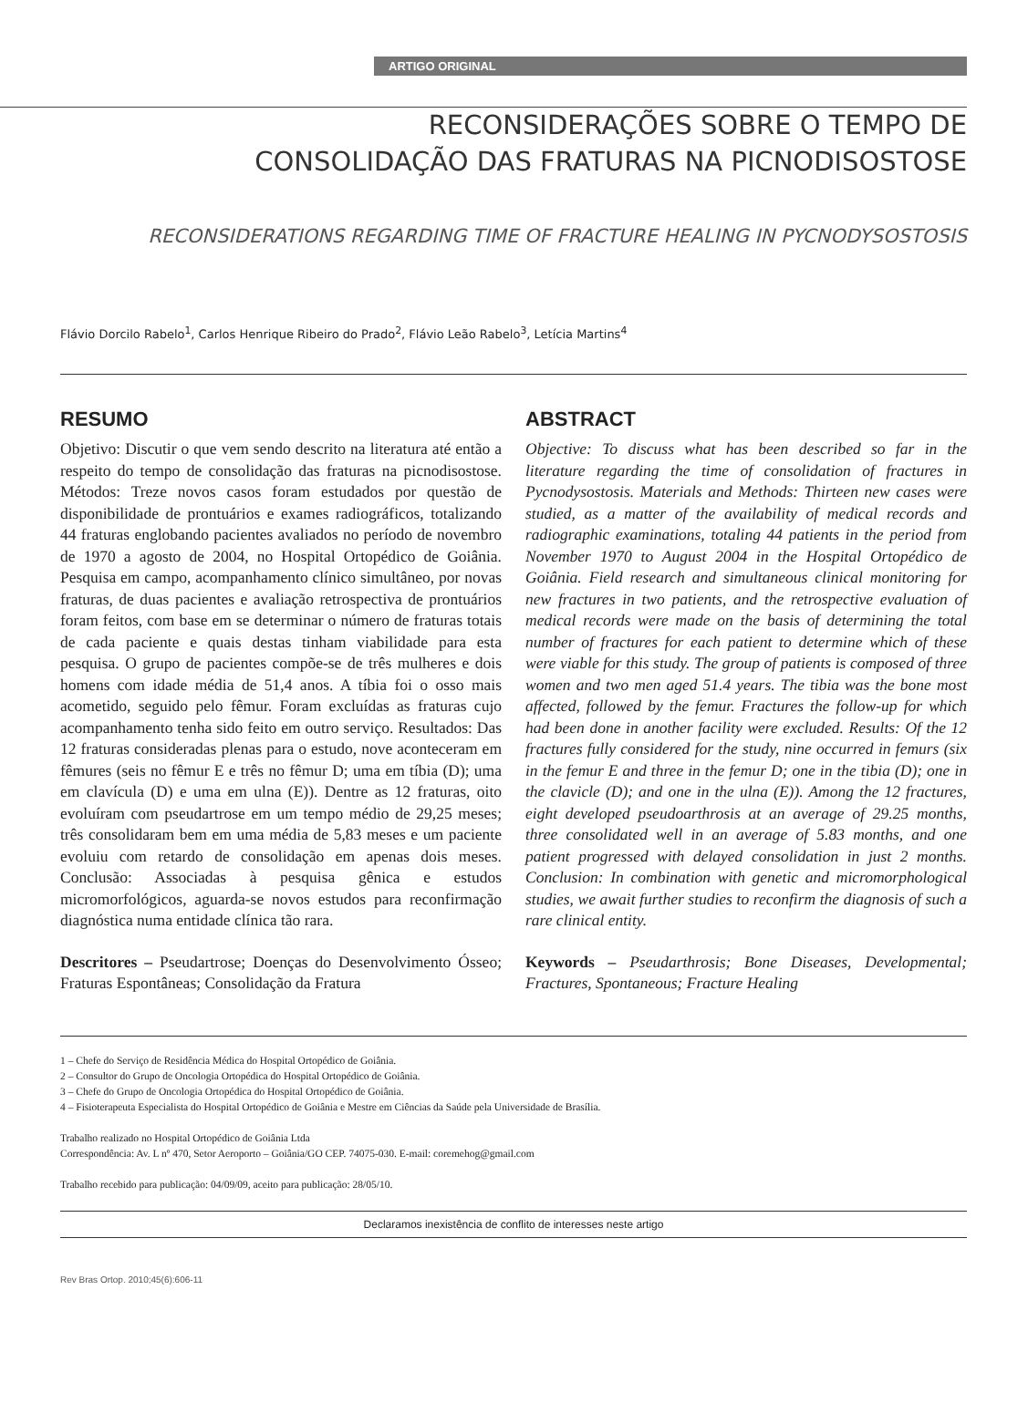ARTIGO ORIGINAL
RECONSIDERAÇÕES SOBRE O TEMPO DE
CONSOLIDAÇÃO DAS FRATURAS NA PICNODISOSTOSE
RECONSIDERATIONS REGARDING TIME OF FRACTURE HEALING IN PYCNODYSOSTOSIS
Flávio Dorcilo Rabelo<sup>1</sup>, Carlos Henrique Ribeiro do Prado<sup>2</sup>, Flávio Leão Rabelo<sup>3</sup>, Letícia Martins<sup>4</sup>
RESUMO
Objetivo: Discutir o que vem sendo descrito na literatura até então a respeito do tempo de consolidação das fraturas na picnodisostose. Métodos: Treze novos casos foram estudados por questão de disponibilidade de prontuários e exames radiográficos, totalizando 44 fraturas englobando pacientes avaliados no período de novembro de 1970 a agosto de 2004, no Hospital Ortopédico de Goiânia. Pesquisa em campo, acompanhamento clínico simultâneo, por novas fraturas, de duas pacientes e avaliação retrospectiva de prontuários foram feitos, com base em se determinar o número de fraturas totais de cada paciente e quais destas tinham viabilidade para esta pesquisa. O grupo de pacientes compõe-se de três mulheres e dois homens com idade média de 51,4 anos. A tíbia foi o osso mais acometido, seguido pelo fêmur. Foram excluídas as fraturas cujo acompanhamento tenha sido feito em outro serviço. Resultados: Das 12 fraturas consideradas plenas para o estudo, nove aconteceram em fêmures (seis no fêmur E e três no fêmur D; uma em tíbia (D); uma em clavícula (D) e uma em ulna (E)). Dentre as 12 fraturas, oito evoluíram com pseudartrose em um tempo médio de 29,25 meses; três consolidaram bem em uma média de 5,83 meses e um paciente evoluiu com retardo de consolidação em apenas dois meses. Conclusão: Associadas à pesquisa gênica e estudos micromorfológicos, aguarda-se novos estudos para reconfirmação diagnóstica numa entidade clínica tão rara.
Descritores – Pseudartrose; Doenças do Desenvolvimento Ósseo; Fraturas Espontâneas; Consolidação da Fratura
ABSTRACT
Objective: To discuss what has been described so far in the literature regarding the time of consolidation of fractures in Pycnodysostosis. Materials and Methods: Thirteen new cases were studied, as a matter of the availability of medical records and radiographic examinations, totaling 44 patients in the period from November 1970 to August 2004 in the Hospital Ortopédico de Goiânia. Field research and simultaneous clinical monitoring for new fractures in two patients, and the retrospective evaluation of medical records were made on the basis of determining the total number of fractures for each patient to determine which of these were viable for this study. The group of patients is composed of three women and two men aged 51.4 years. The tibia was the bone most affected, followed by the femur. Fractures the follow-up for which had been done in another facility were excluded. Results: Of the 12 fractures fully considered for the study, nine occurred in femurs (six in the femur E and three in the femur D; one in the tibia (D); one in the clavicle (D); and one in the ulna (E)). Among the 12 fractures, eight developed pseudoarthrosis at an average of 29.25 months, three consolidated well in an average of 5.83 months, and one patient progressed with delayed consolidation in just 2 months. Conclusion: In combination with genetic and micromorphological studies, we await further studies to reconfirm the diagnosis of such a rare clinical entity.
Keywords – Pseudarthrosis; Bone Diseases, Developmental; Fractures, Spontaneous; Fracture Healing
1 – Chefe do Serviço de Residência Médica do Hospital Ortopédico de Goiânia.
2 – Consultor do Grupo de Oncologia Ortopédica do Hospital Ortopédico de Goiânia.
3 – Chefe do Grupo de Oncologia Ortopédica do Hospital Ortopédico de Goiânia.
4 – Fisioterapeuta Especialista do Hospital Ortopédico de Goiânia e Mestre em Ciências da Saúde pela Universidade de Brasília.
Trabalho realizado no Hospital Ortopédico de Goiânia Ltda
Correspondência: Av. L nº 470, Setor Aeroporto – Goiânia/GO CEP. 74075-030. E-mail: coremehog@gmail.com
Trabalho recebido para publicação: 04/09/09, aceito para publicação: 28/05/10.
Declaramos inexistência de conflito de interesses neste artigo
Rev Bras Ortop. 2010;45(6):606-11